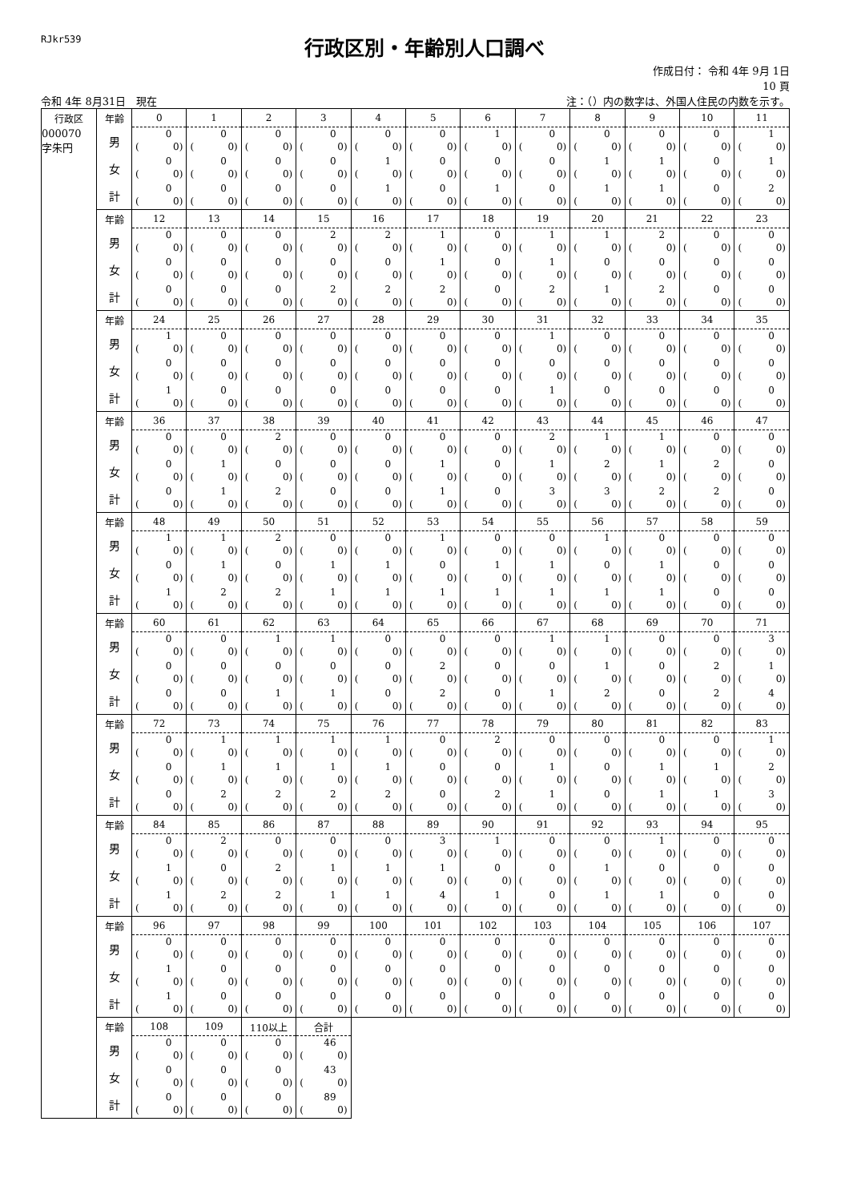RJkr539
行政区別・年齢別人口調べ
作成日付： 令和 4年 9月 1日
10 頁
令和 4年 8月31日　現在
注：（）内の数字は、外国人住民の内数を示す。
| 行政区 | 年齢 | 0 | 1 | 2 | 3 | 4 | 5 | 6 | 7 | 8 | 9 | 10 | 11 |
| --- | --- | --- | --- | --- | --- | --- | --- | --- | --- | --- | --- | --- | --- |
| 000070 字朱円 | 男 | 0 ( 0) | 0 ( 0) | 0 ( 0) | 0 ( 0) | 0 ( 0) | 0 ( 0) | 1 ( 0) | 0 ( 0) | 0 ( 0) | 0 ( 0) | 0 ( 0) | 1 ( 0) |
| | 女 | 0 ( 0) | 0 ( 0) | 0 ( 0) | 0 ( 0) | 1 ( 0) | 0 ( 0) | 0 ( 0) | 0 ( 0) | 1 ( 0) | 1 ( 0) | 0 ( 0) | 1 ( 0) |
| | 計 | 0 ( 0) | 0 ( 0) | 0 ( 0) | 0 ( 0) | 1 ( 0) | 0 ( 0) | 1 ( 0) | 0 ( 0) | 1 ( 0) | 1 ( 0) | 0 ( 0) | 2 ( 0) |
| | 年齢 | 12 | 13 | 14 | 15 | 16 | 17 | 18 | 19 | 20 | 21 | 22 | 23 |
| | 男 | 0 ( 0) | 0 ( 0) | 0 ( 0) | 2 ( 0) | 2 ( 0) | 1 ( 0) | 0 ( 0) | 1 ( 0) | 1 ( 0) | 2 ( 0) | 0 ( 0) | 0 ( 0) |
| | 女 | 0 ( 0) | 0 ( 0) | 0 ( 0) | 0 ( 0) | 0 ( 0) | 1 ( 0) | 0 ( 0) | 1 ( 0) | 0 ( 0) | 0 ( 0) | 0 ( 0) | 0 ( 0) |
| | 計 | 0 ( 0) | 0 ( 0) | 0 ( 0) | 2 ( 0) | 2 ( 0) | 2 ( 0) | 0 ( 0) | 2 ( 0) | 1 ( 0) | 2 ( 0) | 0 ( 0) | 0 ( 0) |
| | 年齢 | 24 | 25 | 26 | 27 | 28 | 29 | 30 | 31 | 32 | 33 | 34 | 35 |
| | 男 | 1 ( 0) | 0 ( 0) | 0 ( 0) | 0 ( 0) | 0 ( 0) | 0 ( 0) | 0 ( 0) | 1 ( 0) | 0 ( 0) | 0 ( 0) | 0 ( 0) | 0 ( 0) |
| | 女 | 0 ( 0) | 0 ( 0) | 0 ( 0) | 0 ( 0) | 0 ( 0) | 0 ( 0) | 0 ( 0) | 0 ( 0) | 0 ( 0) | 0 ( 0) | 0 ( 0) | 0 ( 0) |
| | 計 | 1 ( 0) | 0 ( 0) | 0 ( 0) | 0 ( 0) | 0 ( 0) | 0 ( 0) | 0 ( 0) | 1 ( 0) | 0 ( 0) | 0 ( 0) | 0 ( 0) | 0 ( 0) |
| | 年齢 | 36 | 37 | 38 | 39 | 40 | 41 | 42 | 43 | 44 | 45 | 46 | 47 |
| | 男 | 0 ( 0) | 0 ( 0) | 2 ( 0) | 0 ( 0) | 0 ( 0) | 0 ( 0) | 0 ( 0) | 2 ( 0) | 1 ( 0) | 1 ( 0) | 0 ( 0) | 0 ( 0) |
| | 女 | 0 ( 0) | 1 ( 0) | 0 ( 0) | 0 ( 0) | 0 ( 0) | 1 ( 0) | 0 ( 0) | 1 ( 0) | 2 ( 0) | 1 ( 0) | 2 ( 0) | 0 ( 0) |
| | 計 | 0 ( 0) | 1 ( 0) | 2 ( 0) | 0 ( 0) | 0 ( 0) | 1 ( 0) | 0 ( 0) | 3 ( 0) | 3 ( 0) | 2 ( 0) | 2 ( 0) | 0 ( 0) |
| | 年齢 | 48 | 49 | 50 | 51 | 52 | 53 | 54 | 55 | 56 | 57 | 58 | 59 |
| | 男 | 1 ( 0) | 1 ( 0) | 2 ( 0) | 0 ( 0) | 0 ( 0) | 1 ( 0) | 0 ( 0) | 0 ( 0) | 1 ( 0) | 0 ( 0) | 0 ( 0) | 0 ( 0) |
| | 女 | 0 ( 0) | 1 ( 0) | 0 ( 0) | 1 ( 0) | 1 ( 0) | 0 ( 0) | 1 ( 0) | 1 ( 0) | 0 ( 0) | 1 ( 0) | 0 ( 0) | 0 ( 0) |
| | 計 | 1 ( 0) | 2 ( 0) | 2 ( 0) | 1 ( 0) | 1 ( 0) | 1 ( 0) | 1 ( 0) | 1 ( 0) | 1 ( 0) | 1 ( 0) | 0 ( 0) | 0 ( 0) |
| | 年齢 | 60 | 61 | 62 | 63 | 64 | 65 | 66 | 67 | 68 | 69 | 70 | 71 |
| | 男 | 0 ( 0) | 0 ( 0) | 1 ( 0) | 1 ( 0) | 0 ( 0) | 0 ( 0) | 0 ( 0) | 1 ( 0) | 1 ( 0) | 0 ( 0) | 0 ( 0) | 3 ( 0) |
| | 女 | 0 ( 0) | 0 ( 0) | 0 ( 0) | 0 ( 0) | 0 ( 0) | 2 ( 0) | 0 ( 0) | 0 ( 0) | 1 ( 0) | 0 ( 0) | 2 ( 0) | 1 ( 0) |
| | 計 | 0 ( 0) | 0 ( 0) | 1 ( 0) | 1 ( 0) | 0 ( 0) | 2 ( 0) | 0 ( 0) | 1 ( 0) | 2 ( 0) | 0 ( 0) | 2 ( 0) | 4 ( 0) |
| | 年齢 | 72 | 73 | 74 | 75 | 76 | 77 | 78 | 79 | 80 | 81 | 82 | 83 |
| | 男 | 0 ( 0) | 1 ( 0) | 1 ( 0) | 1 ( 0) | 1 ( 0) | 0 ( 0) | 2 ( 0) | 0 ( 0) | 0 ( 0) | 0 ( 0) | 0 ( 0) | 1 ( 0) |
| | 女 | 0 ( 0) | 1 ( 0) | 1 ( 0) | 1 ( 0) | 1 ( 0) | 0 ( 0) | 0 ( 0) | 1 ( 0) | 0 ( 0) | 1 ( 0) | 1 ( 0) | 2 ( 0) |
| | 計 | 0 ( 0) | 2 ( 0) | 2 ( 0) | 2 ( 0) | 2 ( 0) | 0 ( 0) | 2 ( 0) | 1 ( 0) | 0 ( 0) | 1 ( 0) | 1 ( 0) | 3 ( 0) |
| | 年齢 | 84 | 85 | 86 | 87 | 88 | 89 | 90 | 91 | 92 | 93 | 94 | 95 |
| | 男 | 0 ( 0) | 2 ( 0) | 0 ( 0) | 0 ( 0) | 0 ( 0) | 3 ( 0) | 1 ( 0) | 0 ( 0) | 0 ( 0) | 1 ( 0) | 0 ( 0) | 0 ( 0) |
| | 女 | 1 ( 0) | 0 ( 0) | 2 ( 0) | 1 ( 0) | 1 ( 0) | 1 ( 0) | 0 ( 0) | 0 ( 0) | 1 ( 0) | 0 ( 0) | 0 ( 0) | 0 ( 0) |
| | 計 | 1 ( 0) | 2 ( 0) | 2 ( 0) | 1 ( 0) | 1 ( 0) | 4 ( 0) | 1 ( 0) | 0 ( 0) | 1 ( 0) | 1 ( 0) | 0 ( 0) | 0 ( 0) |
| | 年齢 | 96 | 97 | 98 | 99 | 100 | 101 | 102 | 103 | 104 | 105 | 106 | 107 |
| | 男 | 0 ( 0) | 0 ( 0) | 0 ( 0) | 0 ( 0) | 0 ( 0) | 0 ( 0) | 0 ( 0) | 0 ( 0) | 0 ( 0) | 0 ( 0) | 0 ( 0) | 0 ( 0) |
| | 女 | 1 ( 0) | 0 ( 0) | 0 ( 0) | 0 ( 0) | 0 ( 0) | 0 ( 0) | 0 ( 0) | 0 ( 0) | 0 ( 0) | 0 ( 0) | 0 ( 0) | 0 ( 0) |
| | 計 | 1 ( 0) | 0 ( 0) | 0 ( 0) | 0 ( 0) | 0 ( 0) | 0 ( 0) | 0 ( 0) | 0 ( 0) | 0 ( 0) | 0 ( 0) | 0 ( 0) | 0 ( 0) |
| | 年齢 | 108 | 109 | 110以上 | 合計 | | | | | | | | |
| | 男 | 0 ( 0) | 0 ( 0) | 0 ( 0) | 46 ( 0) | | | | | | | | |
| | 女 | 0 ( 0) | 0 ( 0) | 0 ( 0) | 43 ( 0) | | | | | | | | |
| | 計 | 0 ( 0) | 0 ( 0) | 0 ( 0) | 89 ( 0) | | | | | | | | |